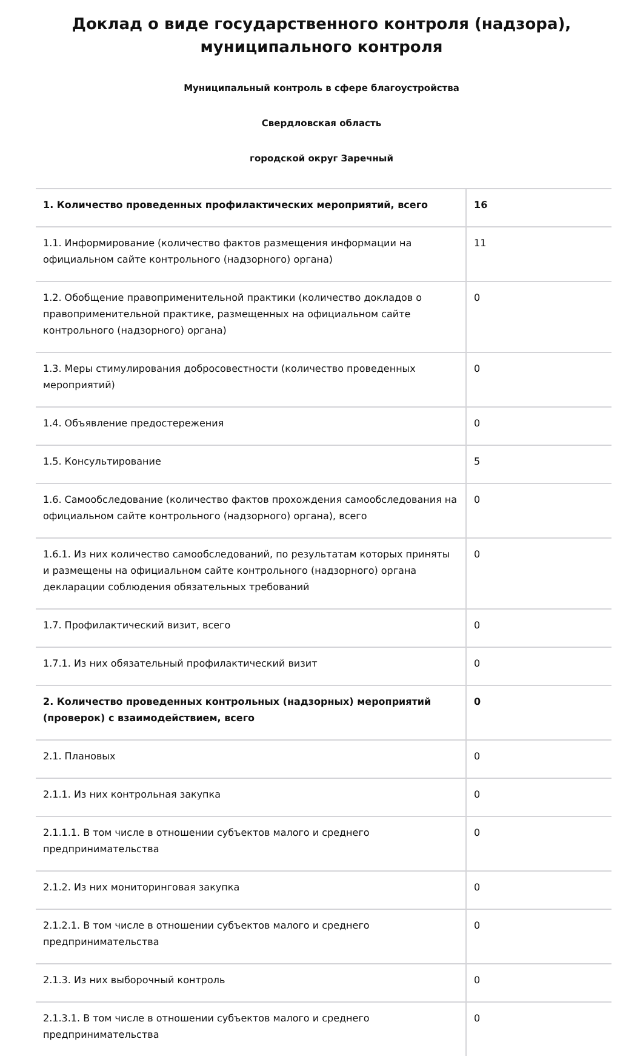Доклад о виде государственного контроля (надзора), муниципального контроля
Муниципальный контроль в сфере благоустройства
Свердловская область
городской округ Заречный
| 1. Количество проведенных профилактических мероприятий, всего | 16 |
| 1.1. Информирование (количество фактов размещения информации на официальном сайте контрольного (надзорного) органа) | 11 |
| 1.2. Обобщение правоприменительной практики (количество докладов о правоприменительной практике, размещенных на официальном сайте контрольного (надзорного) органа) | 0 |
| 1.3. Меры стимулирования добросовестности (количество проведенных мероприятий) | 0 |
| 1.4. Объявление предостережения | 0 |
| 1.5. Консультирование | 5 |
| 1.6. Самообследование (количество фактов прохождения самообследования на официальном сайте контрольного (надзорного) органа), всего | 0 |
| 1.6.1. Из них количество самообследований, по результатам которых приняты и размещены на официальном сайте контрольного (надзорного) органа декларации соблюдения обязательных требований | 0 |
| 1.7. Профилактический визит, всего | 0 |
| 1.7.1. Из них обязательный профилактический визит | 0 |
| 2. Количество проведенных контрольных (надзорных) мероприятий (проверок) с взаимодействием, всего | 0 |
| 2.1. Плановых | 0 |
| 2.1.1. Из них контрольная закупка | 0 |
| 2.1.1.1. В том числе в отношении субъектов малого и среднего предпринимательства | 0 |
| 2.1.2. Из них мониторинговая закупка | 0 |
| 2.1.2.1. В том числе в отношении субъектов малого и среднего предпринимательства | 0 |
| 2.1.3. Из них выборочный контроль | 0 |
| 2.1.3.1. В том числе в отношении субъектов малого и среднего предпринимательства | 0 |